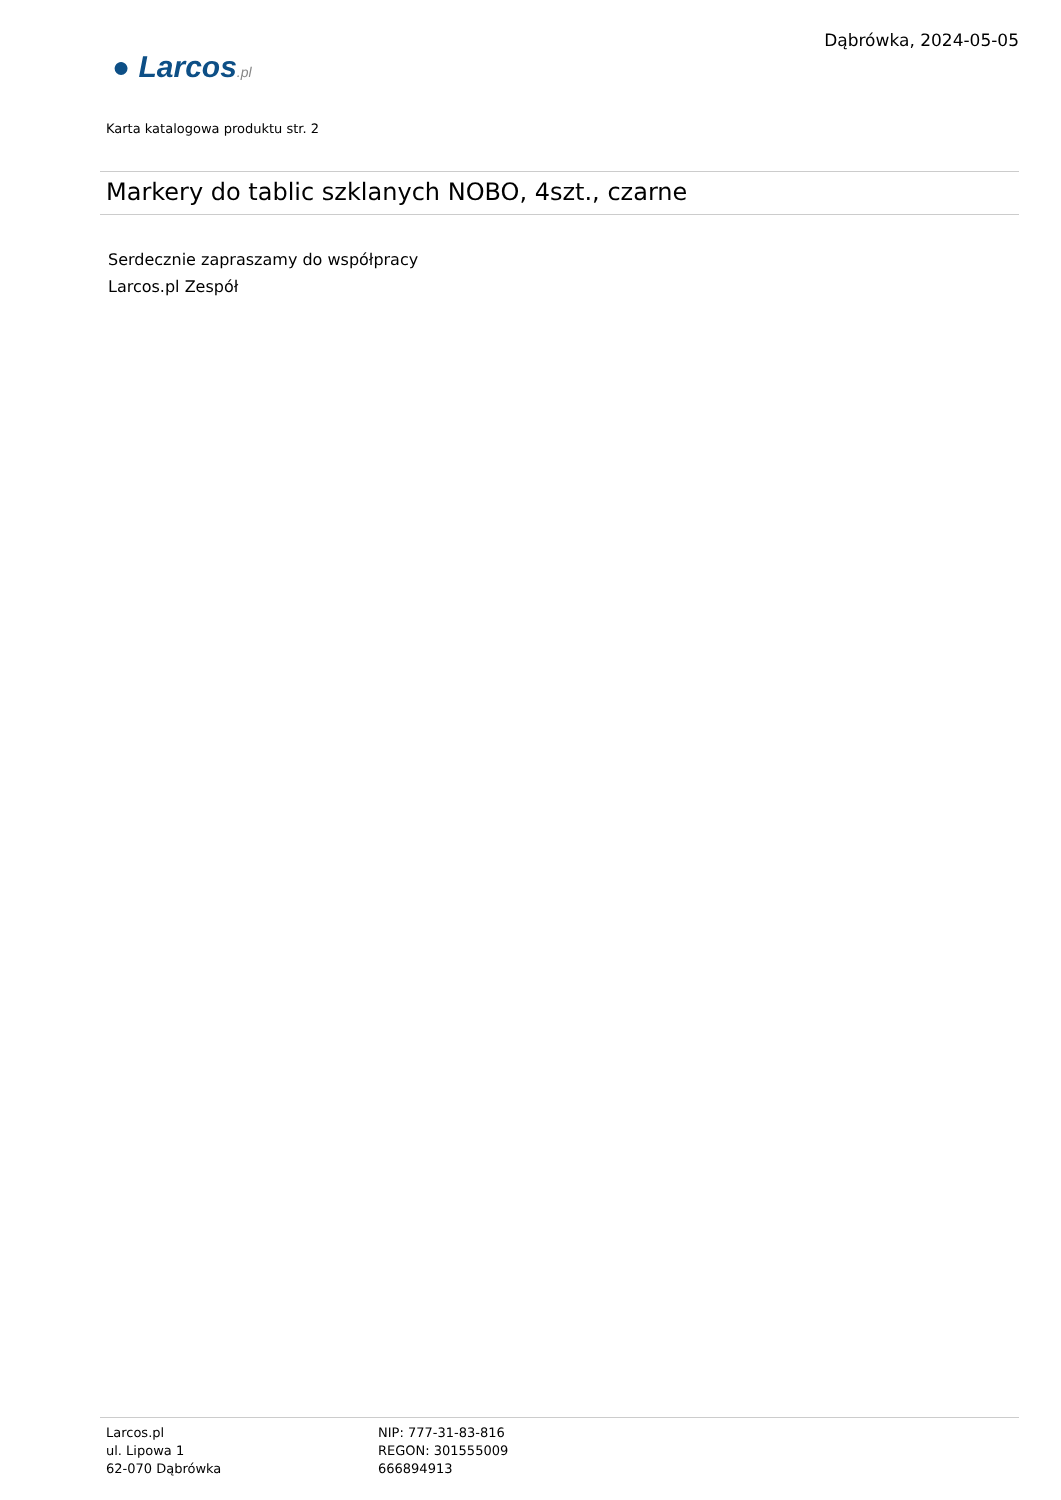Dąbrówka, 2024-05-05
● Larcos.pl
Karta katalogowa produktu str. 2
Markery do tablic szklanych NOBO, 4szt., czarne
Serdecznie zapraszamy do współpracy
Larcos.pl Zespół
Larcos.pl
ul. Lipowa 1
62-070 Dąbrówka
NIP: 777-31-83-816
REGON: 301555009
666894913